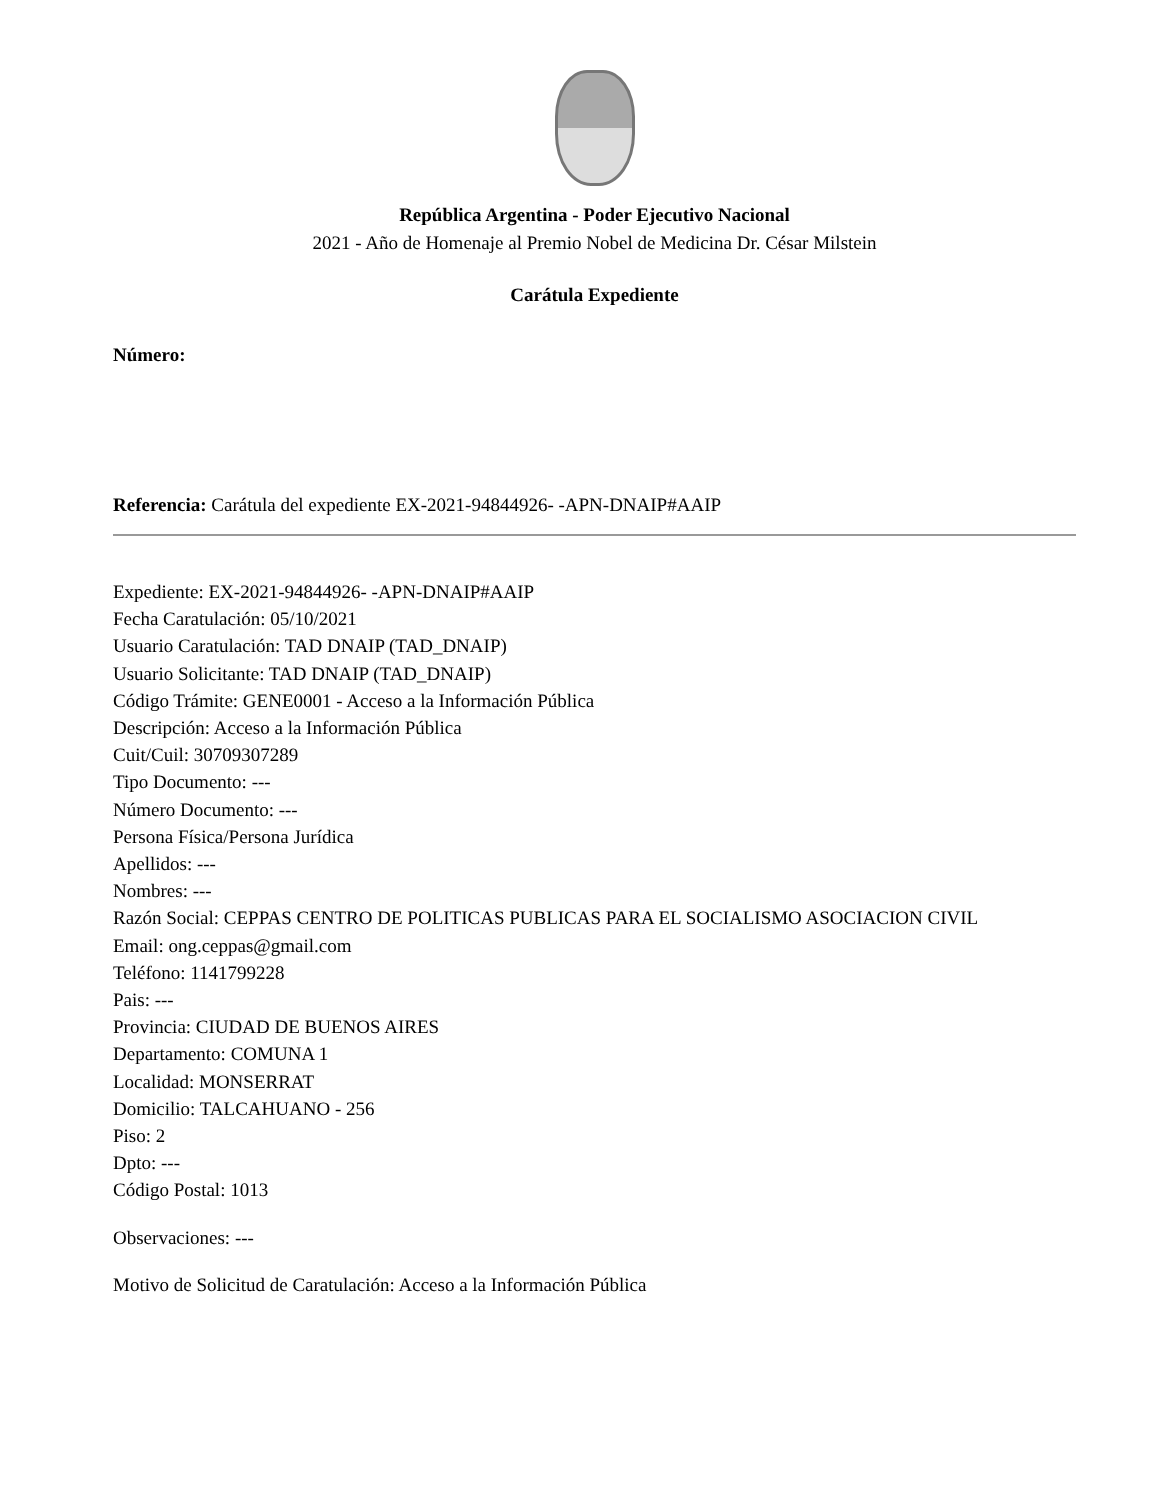República Argentina - Poder Ejecutivo Nacional
2021 - Año de Homenaje al Premio Nobel de Medicina Dr. César Milstein
Carátula Expediente
Número:
Referencia: Carátula del expediente EX-2021-94844926- -APN-DNAIP#AAIP
Expediente: EX-2021-94844926- -APN-DNAIP#AAIP
Fecha Caratulación: 05/10/2021
Usuario Caratulación: TAD DNAIP (TAD_DNAIP)
Usuario Solicitante: TAD DNAIP (TAD_DNAIP)
Código Trámite: GENE0001 - Acceso a la Información Pública
Descripción: Acceso a la Información Pública
Cuit/Cuil: 30709307289
Tipo Documento: ---
Número Documento: ---
Persona Física/Persona Jurídica
Apellidos: ---
Nombres: ---
Razón Social: CEPPAS CENTRO DE POLITICAS PUBLICAS PARA EL SOCIALISMO ASOCIACION CIVIL
Email: ong.ceppas@gmail.com
Teléfono: 1141799228
Pais: ---
Provincia: CIUDAD DE BUENOS AIRES
Departamento: COMUNA 1
Localidad: MONSERRAT
Domicilio: TALCAHUANO - 256
Piso: 2
Dpto: ---
Código Postal: 1013
Observaciones: ---
Motivo de Solicitud de Caratulación: Acceso a la Información Pública